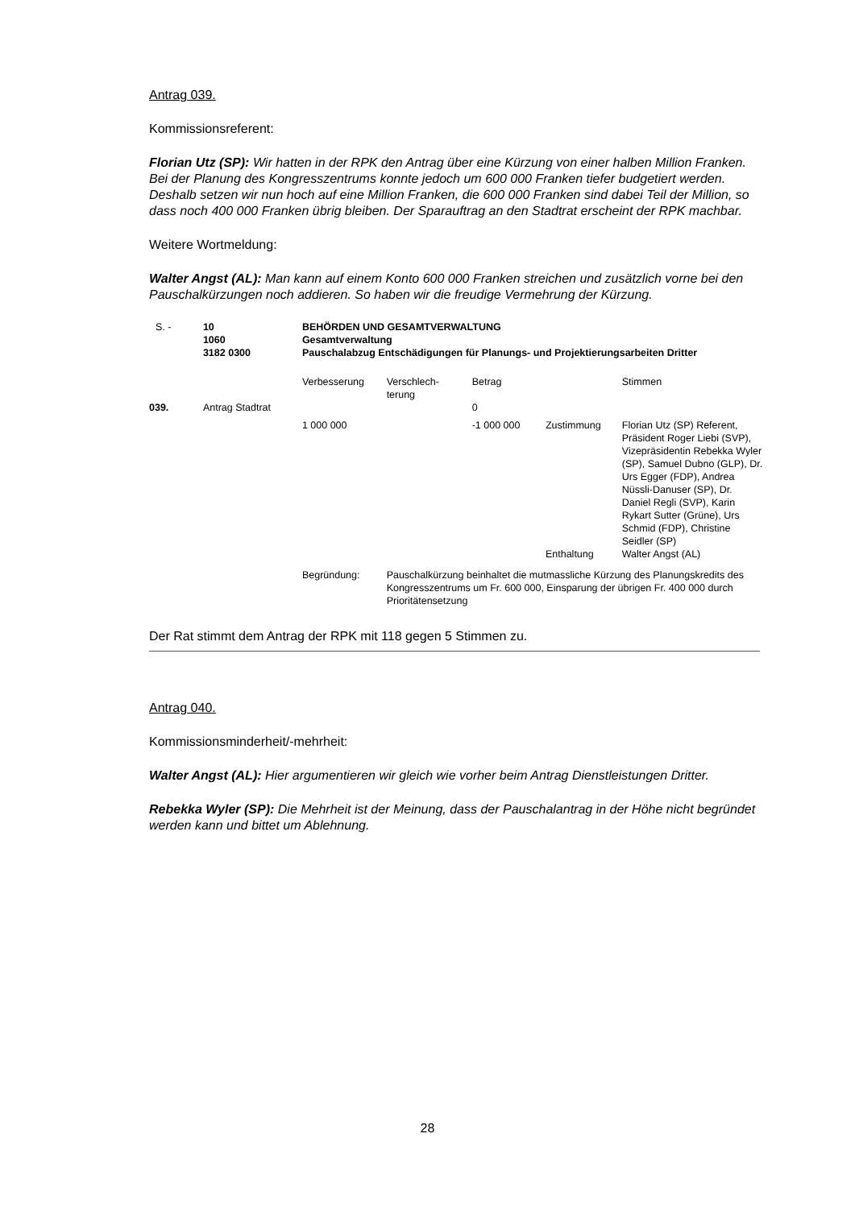Antrag 039.
Kommissionsreferent:
Florian Utz (SP): Wir hatten in der RPK den Antrag über eine Kürzung von einer halben Million Franken. Bei der Planung des Kongresszentrums konnte jedoch um 600 000 Franken tiefer budgetiert werden. Deshalb setzen wir nun hoch auf eine Million Franken, die 600 000 Franken sind dabei Teil der Million, so dass noch 400 000 Franken übrig bleiben. Der Sparauftrag an den Stadtrat erscheint der RPK machbar.
Weitere Wortmeldung:
Walter Angst (AL): Man kann auf einem Konto 600 000 Franken streichen und zusätzlich vorne bei den Pauschalkürzungen noch addieren. So haben wir die freudige Vermehrung der Kürzung.
| S. - | 10 1060 3182 0300 | BEHÖRDEN UND GESAMTVERWALTUNG Gesamtverwaltung Pauschalabzug Entschädigungen für Planungs- und Projektierungsarbeiten Dritter | | | | |
| | | Verbesserung | Verschlech- terung | Betrag | | Stimmen |
| 039. | Antrag Stadtrat | | | 0 | | |
| | | 1 000 000 | | -1 000 000 | Zustimmung | Florian Utz (SP) Referent, Präsident Roger Liebi (SVP), Vizepräsidentin Rebekka Wyler (SP), Samuel Dubno (GLP), Dr. Urs Egger (FDP), Andrea Nüssli-Danuser (SP), Dr. Daniel Regli (SVP), Karin Rykart Sutter (Grüne), Urs Schmid (FDP), Christine Seidler (SP) |
| | | | | | Enthaltung | Walter Angst (AL) |
| | | Begründung: | Pauschalkürzung beinhaltet die mutmassliche Kürzung des Planungskredits des Kongresszentrums um Fr. 600 000, Einsparung der übrigen Fr. 400 000 durch Prioritätensetzung | | | |
Der Rat stimmt dem Antrag der RPK mit 118 gegen 5 Stimmen zu.
Antrag 040.
Kommissionsminderheit/-mehrheit:
Walter Angst (AL): Hier argumentieren wir gleich wie vorher beim Antrag Dienstleistungen Dritter.
Rebekka Wyler (SP): Die Mehrheit ist der Meinung, dass der Pauschalantrag in der Höhe nicht begründet werden kann und bittet um Ablehnung.
28